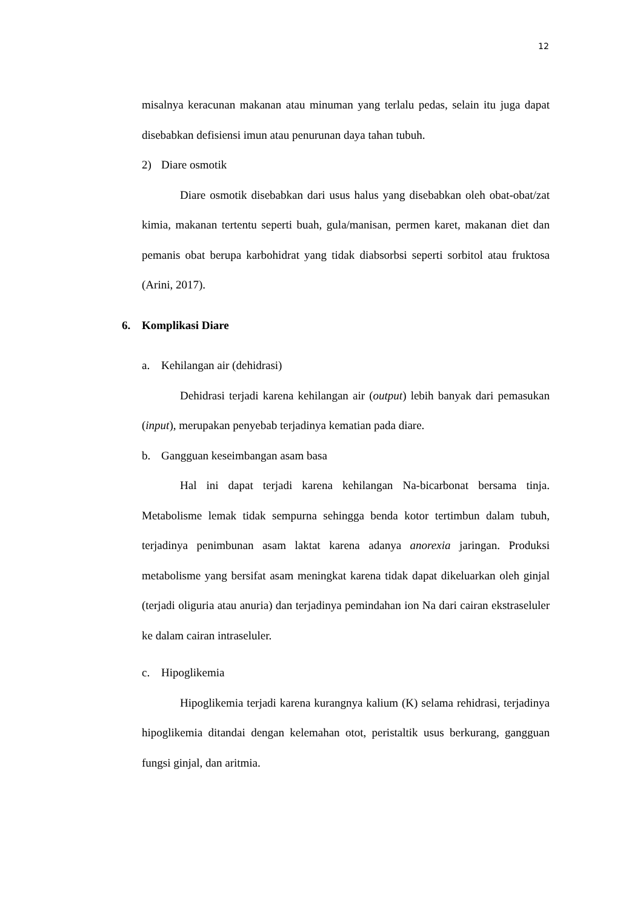12
misalnya keracunan makanan atau minuman yang terlalu pedas, selain itu juga dapat disebabkan defisiensi imun atau penurunan daya tahan tubuh.
2) Diare osmotik
Diare osmotik disebabkan dari usus halus yang disebabkan oleh obat-obat/zat kimia, makanan tertentu seperti buah, gula/manisan, permen karet, makanan diet dan pemanis obat berupa karbohidrat yang tidak diabsorbsi seperti sorbitol atau fruktosa (Arini, 2017).
6. Komplikasi Diare
a. Kehilangan air (dehidrasi)
Dehidrasi terjadi karena kehilangan air (output) lebih banyak dari pemasukan (input), merupakan penyebab terjadinya kematian pada diare.
b. Gangguan keseimbangan asam basa
Hal ini dapat terjadi karena kehilangan Na-bicarbonat bersama tinja. Metabolisme lemak tidak sempurna sehingga benda kotor tertimbun dalam tubuh, terjadinya penimbunan asam laktat karena adanya anorexia jaringan. Produksi metabolisme yang bersifat asam meningkat karena tidak dapat dikeluarkan oleh ginjal (terjadi oliguria atau anuria) dan terjadinya pemindahan ion Na dari cairan ekstraseluler ke dalam cairan intraseluler.
c. Hipoglikemia
Hipoglikemia terjadi karena kurangnya kalium (K) selama rehidrasi, terjadinya hipoglikemia ditandai dengan kelemahan otot, peristaltik usus berkurang, gangguan fungsi ginjal, dan aritmia.